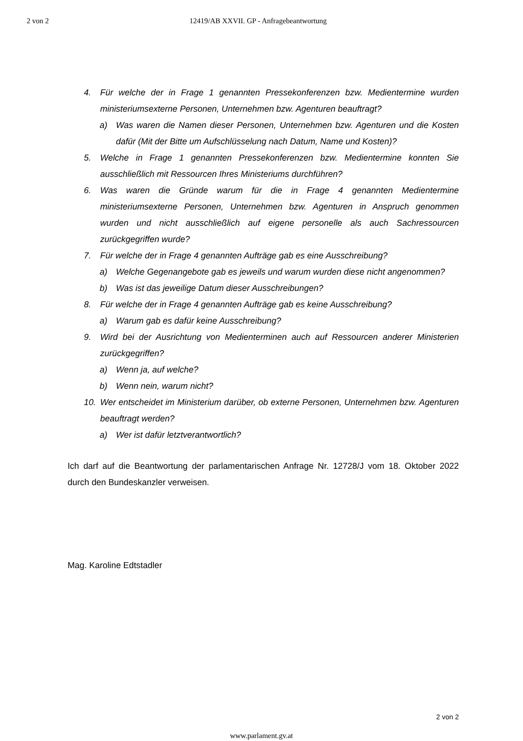2 von 2 12419/AB XXVII. GP - Anfragebeantwortung
4. Für welche der in Frage 1 genannten Pressekonferenzen bzw. Medientermine wurden ministeriumsexterne Personen, Unternehmen bzw. Agenturen beauftragt?
a) Was waren die Namen dieser Personen, Unternehmen bzw. Agenturen und die Kosten dafür (Mit der Bitte um Aufschlüsselung nach Datum, Name und Kosten)?
5. Welche in Frage 1 genannten Pressekonferenzen bzw. Medientermine konnten Sie ausschließlich mit Ressourcen Ihres Ministeriums durchführen?
6. Was waren die Gründe warum für die in Frage 4 genannten Medientermine ministeriumsexterne Personen, Unternehmen bzw. Agenturen in Anspruch genommen wurden und nicht ausschließlich auf eigene personelle als auch Sachressourcen zurückgegriffen wurde?
7. Für welche der in Frage 4 genannten Aufträge gab es eine Ausschreibung?
a) Welche Gegenangebote gab es jeweils und warum wurden diese nicht angenommen?
b) Was ist das jeweilige Datum dieser Ausschreibungen?
8. Für welche der in Frage 4 genannten Aufträge gab es keine Ausschreibung?
a) Warum gab es dafür keine Ausschreibung?
9. Wird bei der Ausrichtung von Medienterminen auch auf Ressourcen anderer Ministerien zurückgegriffen?
a) Wenn ja, auf welche?
b) Wenn nein, warum nicht?
10. Wer entscheidet im Ministerium darüber, ob externe Personen, Unternehmen bzw. Agenturen beauftragt werden?
a) Wer ist dafür letztverantwortlich?
Ich darf auf die Beantwortung der parlamentarischen Anfrage Nr. 12728/J vom 18. Oktober 2022 durch den Bundeskanzler verweisen.
Mag. Karoline Edtstadler
2 von 2
www.parlament.gv.at